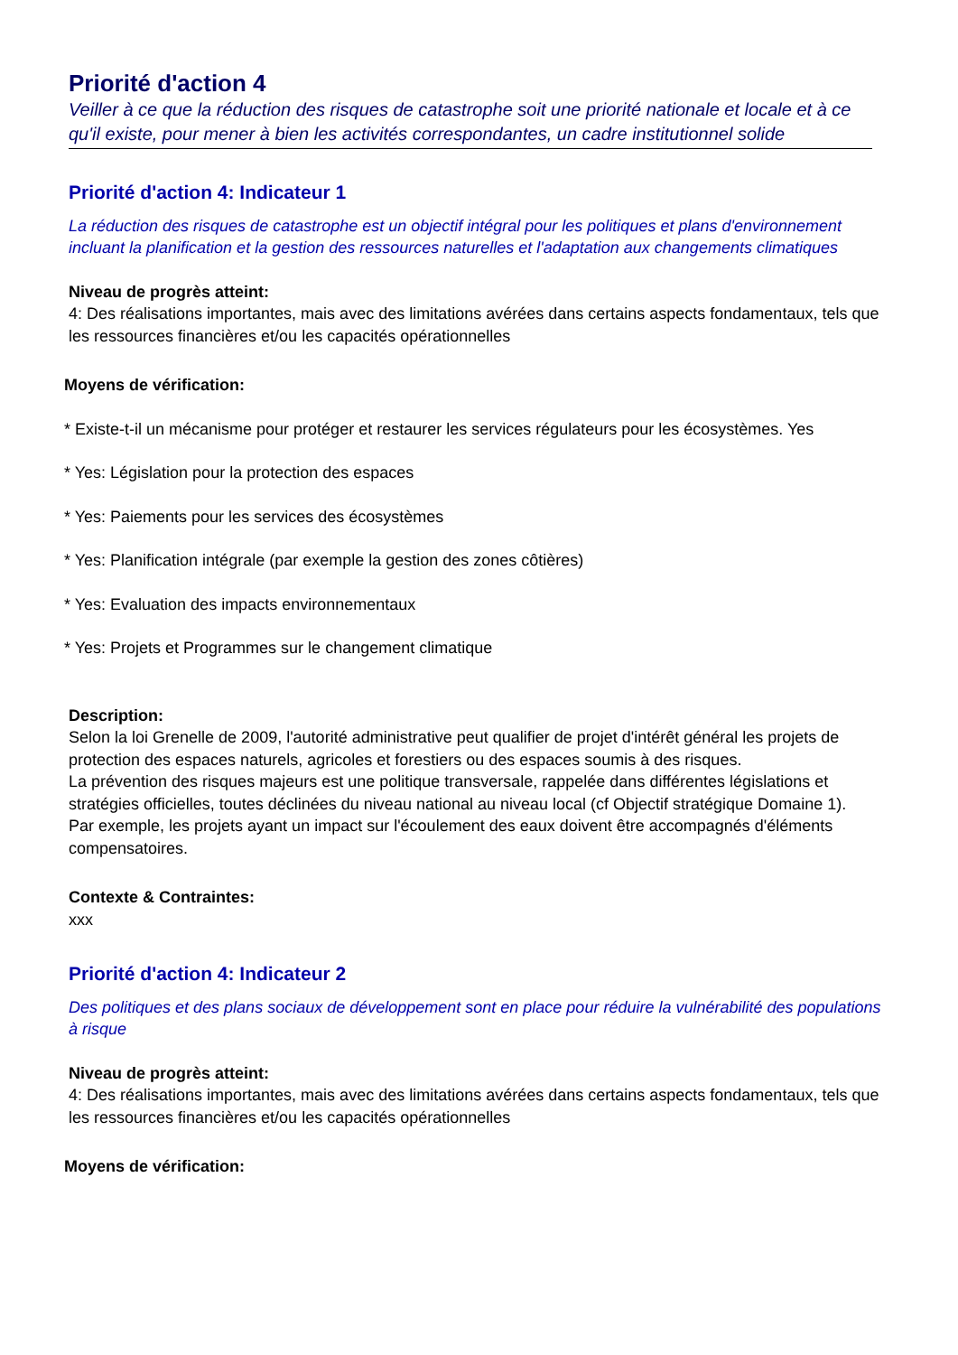Priorité d'action 4
Veiller à ce que la réduction des risques de catastrophe soit une priorité nationale et locale et à ce qu'il existe, pour mener à bien les activités correspondantes, un cadre institutionnel solide
Priorité d'action 4: Indicateur 1
La réduction des risques de catastrophe est un objectif intégral pour les politiques et plans d'environnement incluant la planification et la gestion des ressources naturelles et l'adaptation aux changements climatiques
Niveau de progrès atteint:
4: Des réalisations importantes, mais avec des limitations avérées dans certains aspects fondamentaux, tels que les ressources financières et/ou les capacités opérationnelles
Moyens de vérification:
* Existe-t-il un mécanisme pour protéger et restaurer les services régulateurs pour les écosystèmes. Yes
* Yes: Législation pour la protection des espaces
* Yes: Paiements pour les services des écosystèmes
* Yes: Planification intégrale (par exemple la gestion des zones côtières)
* Yes: Evaluation des impacts environnementaux
* Yes: Projets et Programmes sur le changement climatique
Description:
Selon la loi Grenelle de 2009, l'autorité administrative peut qualifier de projet d'intérêt général les projets de protection des espaces naturels, agricoles et forestiers ou des espaces soumis à des risques.
La prévention des risques majeurs est une politique transversale, rappelée dans différentes législations et stratégies officielles, toutes déclinées du niveau national au niveau local (cf Objectif stratégique Domaine 1).
Par exemple, les projets ayant un impact sur l'écoulement des eaux doivent être accompagnés d'éléments compensatoires.
Contexte & Contraintes:
xxx
Priorité d'action 4: Indicateur 2
Des politiques et des plans sociaux de développement sont en place pour réduire la vulnérabilité des populations à risque
Niveau de progrès atteint:
4: Des réalisations importantes, mais avec des limitations avérées dans certains aspects fondamentaux, tels que les ressources financières et/ou les capacités opérationnelles
Moyens de vérification: